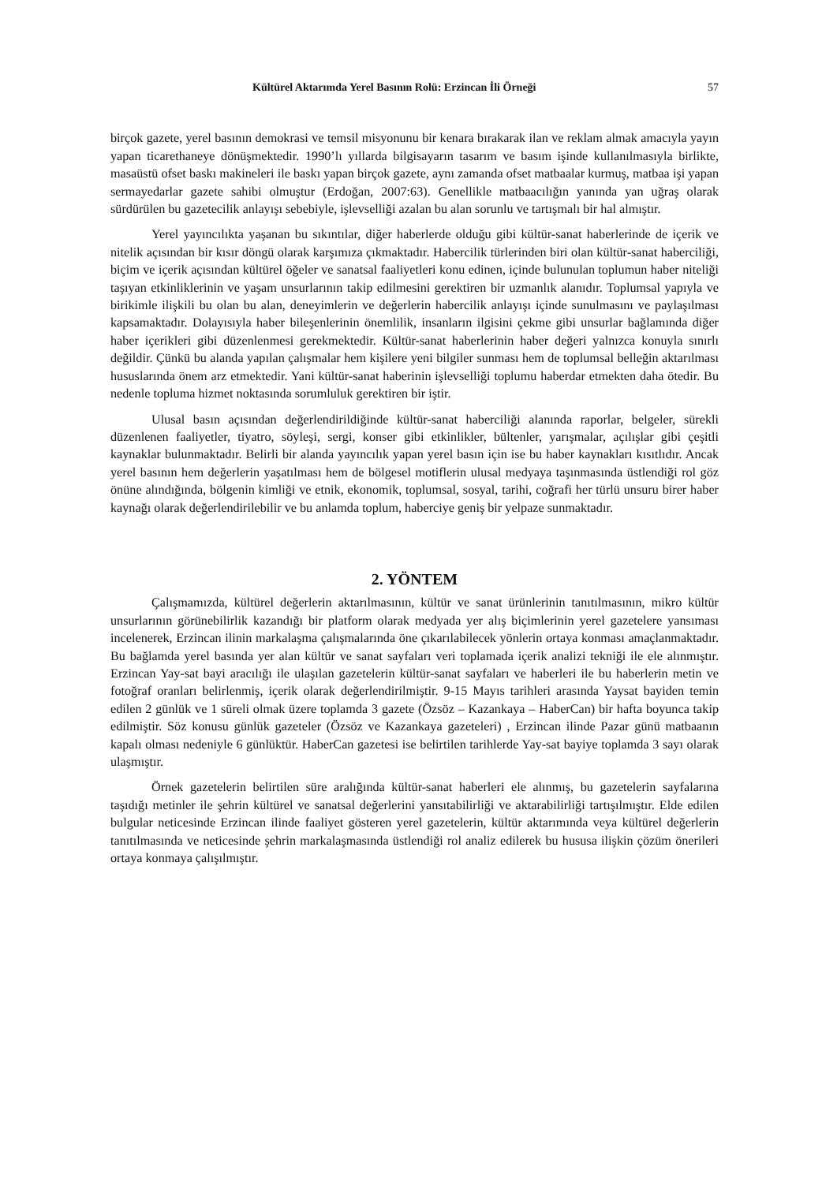Kültürel Aktarımda Yerel Basının Rolü: Erzincan İli Örneği 57
birçok gazete, yerel basının demokrasi ve temsil misyonunu bir kenara bırakarak ilan ve reklam almak amacıyla yayın yapan ticarethaneye dönüşmektedir. 1990’lı yıllarda bilgisayarın tasarım ve basım işinde kullanılmasıyla birlikte, masaüstü ofset baskı makineleri ile baskı yapan birçok gazete, aynı zamanda ofset matbaalar kurmuş, matbaa işi yapan sermayedarlar gazete sahibi olmuştur (Erdoğan, 2007:63). Genellikle matbaacılığın yanında yan uğraş olarak sürdürülen bu gazetecilik anlayışı sebebiyle, işlevselliği azalan bu alan sorunlu ve tartışmalı bir hal almıştır.
Yerel yayıncılıkta yaşanan bu sıkıntılar, diğer haberlerde olduğu gibi kültür-sanat haberlerinde de içerik ve nitelik açısından bir kısır döngü olarak karşımıza çıkmaktadır. Habercilik türlerinden biri olan kültür-sanat haberciliği, biçim ve içerik açısından kültürel öğeler ve sanatsal faaliyetleri konu edinen, içinde bulunulan toplumun haber niteliği taşıyan etkinliklerinin ve yaşam unsurlarının takip edilmesini gerektiren bir uzmanlık alanıdır. Toplumsal yapıyla ve birikimle ilişkili bu olan bu alan, deneyimlerin ve değerlerin habercilik anlayışı içinde sunulmasını ve paylaşılması kapsamaktadır. Dolayısıyla haber bileşenlerinin önemlilik, insanların ilgisini çekme gibi unsurlar bağlamında diğer haber içerikleri gibi düzenlenmesi gerekmektedir. Kültür-sanat haberlerinin haber değeri yalnızca konuyla sınırlı değildir. Çünkü bu alanda yapılan çalışmalar hem kişilere yeni bilgiler sunması hem de toplumsal belleğin aktarılması hususlarında önem arz etmektedir. Yani kültür-sanat haberinin işlevselliği toplumu haberdar etmekten daha ötedir. Bu nedenle topluma hizmet noktasında sorumluluk gerektiren bir iştir.
Ulusal basın açısından değerlendirildiğinde kültür-sanat haberciliği alanında raporlar, belgeler, sürekli düzenlenen faaliyetler, tiyatro, söyleşi, sergi, konser gibi etkinlikler, bültenler, yarışmalar, açılışlar gibi çeşitli kaynaklar bulunmaktadır. Belirli bir alanda yayıncılık yapan yerel basın için ise bu haber kaynakları kısıtlıdır. Ancak yerel basının hem değerlerin yaşatılması hem de bölgesel motiflerin ulusal medyaya taşınmasında üstlendiği rol göz önüne alındığında, bölgenin kimliği ve etnik, ekonomik, toplumsal, sosyal, tarihi, coğrafi her türlü unsuru birer haber kaynağı olarak değerlendirilebilir ve bu anlamda toplum, haberciye geniş bir yelpaze sunmaktadır.
2. YÖNTEM
Çalışmamızda, kültürel değerlerin aktarılmasının, kültür ve sanat ürünlerinin tanıtılmasının, mikro kültür unsurlarının görünebilirlik kazandığı bir platform olarak medyada yer alış biçimlerinin yerel gazetelere yansıması incelenerek, Erzincan ilinin markalaşma çalışmalarında öne çıkarılabilecek yönlerin ortaya konması amaçlanmaktadır. Bu bağlamda yerel basında yer alan kültür ve sanat sayfaları veri toplamada içerik analizi tekniği ile ele alınmıştır. Erzincan Yay-sat bayi aracılığı ile ulaşılan gazetelerin kültür-sanat sayfaları ve haberleri ile bu haberlerin metin ve fotoğraf oranları belirlenmiş, içerik olarak değerlendirilmiştir. 9-15 Mayıs tarihleri arasında Yaysat bayiden temin edilen 2 günlük ve 1 süreli olmak üzere toplamda 3 gazete (Özsöz – Kazankaya – HaberCan) bir hafta boyunca takip edilmiştir. Söz konusu günlük gazeteler (Özsöz ve Kazankaya gazeteleri) , Erzincan ilinde Pazar günü matbaanın kapalı olması nedeniyle 6 günlüktür. HaberCan gazetesi ise belirtilen tarihlerde Yay-sat bayiye toplamda 3 sayı olarak ulaşmıştır.
Örnek gazetelerin belirtilen süre aralığında kültür-sanat haberleri ele alınmış, bu gazetelerin sayfalarına taşıdığı metinler ile şehrin kültürel ve sanatsal değerlerini yansıtabilirliği ve aktarabilirliği tartışılmıştır. Elde edilen bulgular neticesinde Erzincan ilinde faaliyet gösteren yerel gazetelerin, kültür aktarımında veya kültürel değerlerin tanıtılmasında ve neticesinde şehrin markalaşmasında üstlendiği rol analiz edilerek bu hususa ilişkin çözüm önerileri ortaya konmaya çalışılmıştır.